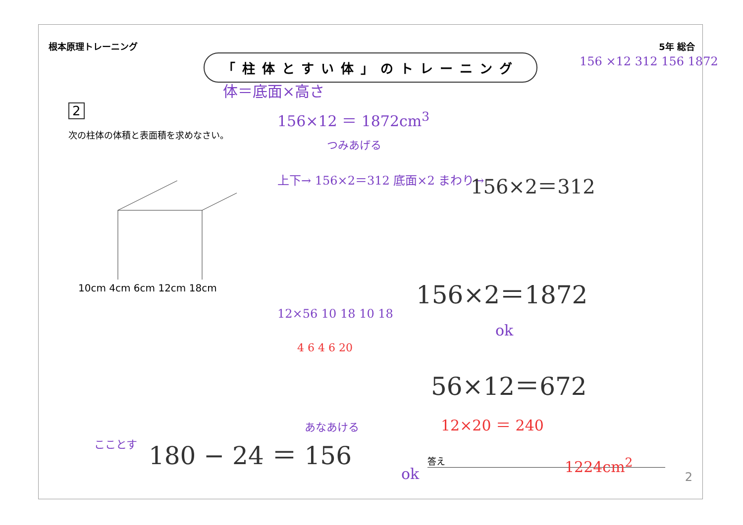根本原理トレーニング 5年 総合
「柱体とすい体」のトレーニング
2
次の柱体の体積と表面積を求めなさい。
10cm 4cm 6cm 12cm 18cm
答え
2
体＝底面×高さ
156×12 ＝ 1872cm<sup>3</sup>
つみあげる
156 ×12 312 156 1872
上下→ 156×2＝312 底面×2 まわり→ 156×2＝312
156×2＝1872
ok
56×12＝672
12×20 ＝ 240
12×56 10 18 10 18
4 6 4 6 20
あなあける
こことす 180 − 24 ＝ 156
ok
1224cm<sup>2</sup>